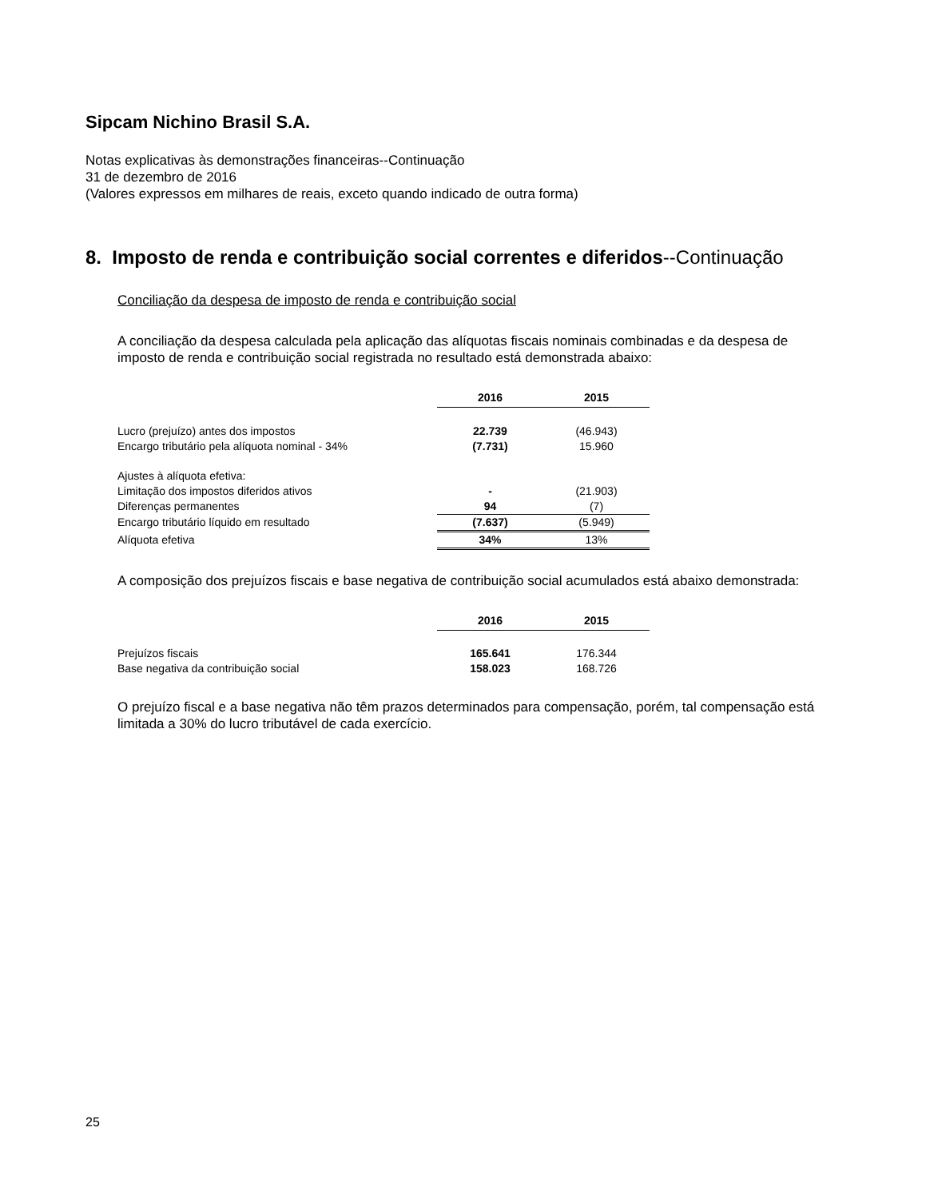Sipcam Nichino Brasil S.A.
Notas explicativas às demonstrações financeiras--Continuação
31 de dezembro de 2016
(Valores expressos em milhares de reais, exceto quando indicado de outra forma)
8. Imposto de renda e contribuição social correntes e diferidos--Continuação
Conciliação da despesa de imposto de renda e contribuição social
A conciliação da despesa calculada pela aplicação das alíquotas fiscais nominais combinadas e da despesa de imposto de renda e contribuição social registrada no resultado está demonstrada abaixo:
| | 2016 | 2015 |
| Lucro (prejuízo) antes dos impostos | 22.739 | (46.943) |
| Encargo tributário pela alíquota nominal - 34% | (7.731) | 15.960 |
| Ajustes à alíquota efetiva: | | |
| Limitação dos impostos diferidos ativos | - | (21.903) |
| Diferenças permanentes | 94 | (7) |
| Encargo tributário líquido em resultado | (7.637) | (5.949) |
| Alíquota efetiva | 34% | 13% |
A composição dos prejuízos fiscais e base negativa de contribuição social acumulados está abaixo demonstrada:
| | 2016 | 2015 |
| Prejuízos fiscais | 165.641 | 176.344 |
| Base negativa da contribuição social | 158.023 | 168.726 |
O prejuízo fiscal e a base negativa não têm prazos determinados para compensação, porém, tal compensação está limitada a 30% do lucro tributável de cada exercício.
25